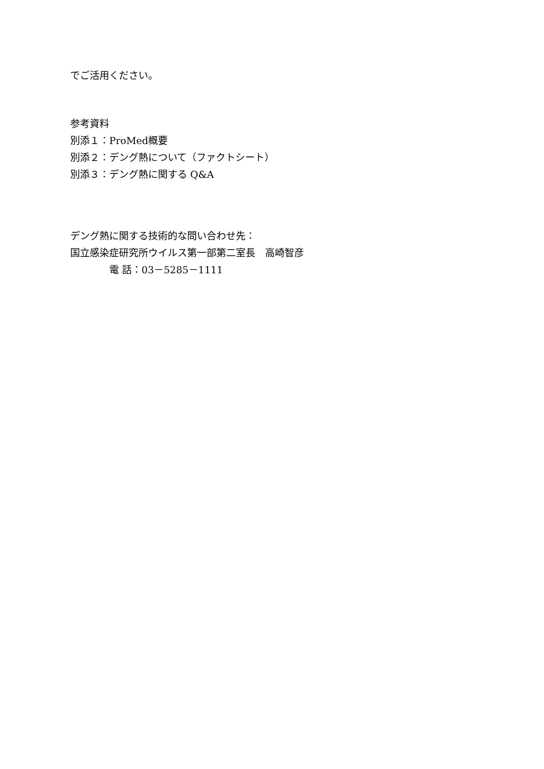でご活用ください。
参考資料
別添１：ProMed概要
別添２：デング熱について（ファクトシート）
別添３：デング熱に関する Q&A
デング熱に関する技術的な問い合わせ先：
国立感染症研究所ウイルス第一部第二室長　高崎智彦
電 話：03－5285－1111